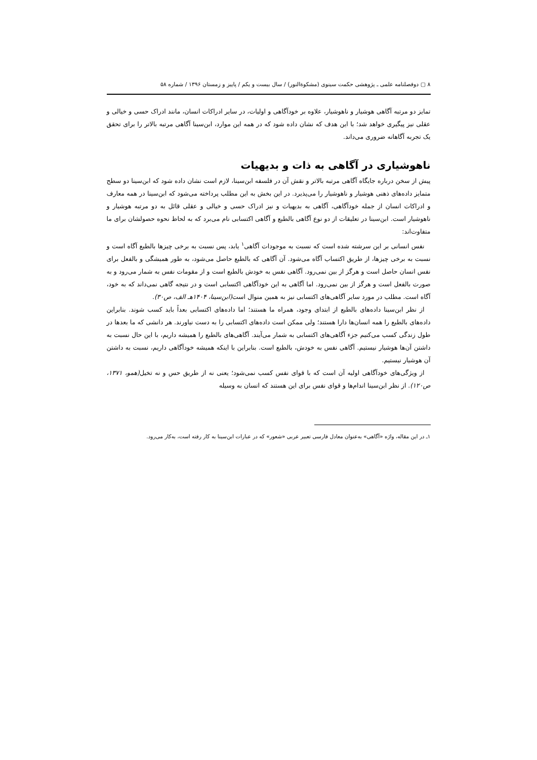٨ ▢ دوفصلنامه علمی ـ پژوهشی حکمت سینوی (مشکوة‌النور) / سال بیست و یکم / پاییز و زمستان ۱۳۹۶ / شماره ۵۸
تمایز دو مرتبه آگاهی هوشیار و ناهوشیار، علاوه بر خودآگاهی و اولیات، در سایر ادراکات انسان، مانند ادراک حسی و خیالی و عقلی نیز پیگیری خواهد شد؛ با این هدف که نشان داده شود که در همه این موارد، ابن‌سینا آگاهی مرتبه بالاتر را برای تحقق یک تجربه آگاهانه ضروری می‌داند.
ناهوشیاری در آگاهی به ذات و بدیهیات
پیش از سخن درباره جایگاه آگاهی مرتبه بالاتر و نقش آن در فلسفه ابن‌سینا، لازم است نشان داده شود که ابن‌سینا دو سطح متمایز داده‌های ذهنی هوشیار و ناهوشیار را می‌پذیرد. در این بخش به این مطلب پرداخته می‌شود که ابن‌سینا در همه معارف و ادراکات انسان از جمله خودآگاهی، آگاهی به بدیهیات و نیز ادراک حسی و خیالی و عقلی قائل به دو مرتبه هوشیار و ناهوشیار است. ابن‌سینا در تعلیقات از دو نوع آگاهی بالطبع و آگاهی اکتسابی نام می‌برد که به لحاظ نحوه حصولشان برای ما متفاوت‌اند:
نفس انسانی بر این سرشته شده است که نسبت به موجودات آگاهی<sup>۱</sup> یابد، پس نسبت به برخی چیزها بالطبع آگاه است و نسبت به برخی چیزها، از طریق اکتساب آگاه می‌شود. آن آگاهی که بالطبع حاصل می‌شود، به طور همیشگی و بالفعل برای نفس انسان حاصل است و هرگز از بین نمی‌رود. آگاهی نفس به خودش بالطبع است و از مقومات نفس به شمار می‌رود و به صورت بالفعل است و هرگز از بین نمی‌رود. اما آگاهی به این خودآگاهی اکتسابی است و در نتیجه گاهی نمی‌داند که به خود، آگاه است. مطلب در مورد سایر آگاهی‌های اکتسابی نیز به همین منوال است(ابن‌سینا، ۱۴۰۴هـ الف، ص۳۰).
از نظر ابن‌سینا داده‌های بالطبع از ابتدای وجود، همراه ما هستند؛ اما داده‌های اکتسابی بعداً باید کسب شوند. بنابراین داده‌های بالطبع را همه انسان‌ها دارا هستند؛ ولی ممکن است داده‌های اکتسابی را به دست نیاورند. هر دانشی که ما بعدها در طول زندگی کسب می‌کنیم جزء آگاهی‌های اکتسابی به شمار می‌آیند. آگاهی‌های بالطبع را همیشه داریم، با این حال نسبت به داشتن آن‌ها هوشیار نیستیم. آگاهی نفس به خودش، بالطبع است. بنابراین با اینکه همیشه خودآگاهی داریم، نسبت به داشتن آن هوشیار نیستیم.
از ویژگی‌های خودآگاهی اولیه آن است که با قوای نفس کسب نمی‌شود؛ یعنی نه از طریق حس و نه تخیل(همو، ۱۳۷۱، ص۱۲۰). از نظر ابن‌سینا اندام‌ها و قوای نفس برای این هستند که انسان به وسیله
۱ـ در این مقاله، واژه «آگاهی» به‌عنوان معادل فارسی تعبیر عربی «شعور» که در عبارات ابن‌سینا به کار رفته است، به‌کار می‌رود.